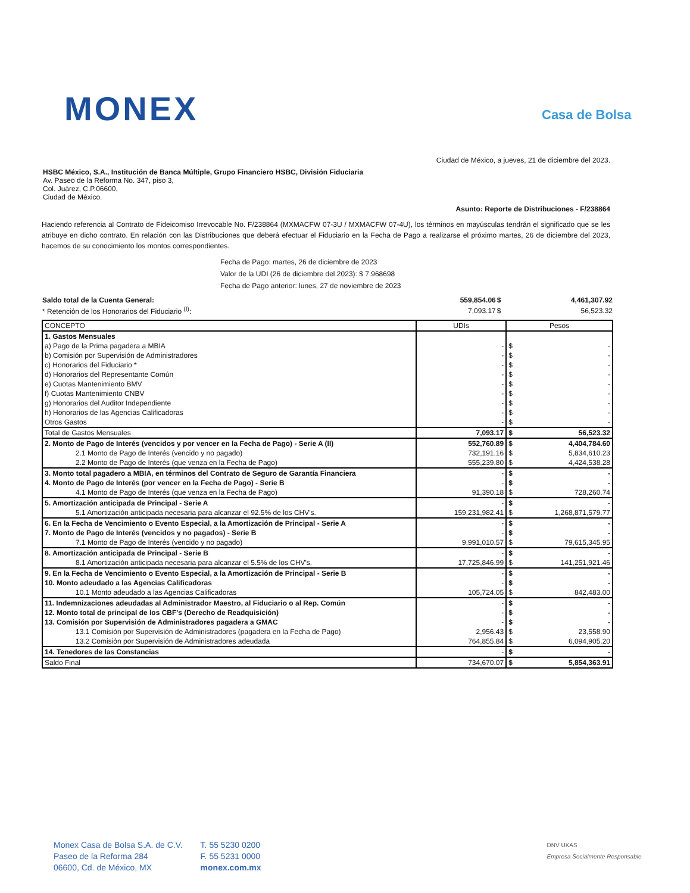MONEX Casa de Bolsa
Ciudad de México, a jueves, 21 de diciembre del 2023.
HSBC México, S.A., Institución de Banca Múltiple, Grupo Financiero HSBC, División Fiduciaria
Av. Paseo de la Reforma No. 347, piso 3,
Col. Juárez, C.P.06600,
Ciudad de México.
Asunto: Reporte de Distribuciones - F/238864
Haciendo referencia al Contrato de Fideicomiso Irrevocable No. F/238864 (MXMACFW 07-3U / MXMACFW 07-4U), los términos en mayúsculas tendrán el significado que se les atribuye en dicho contrato. En relación con las Distribuciones que deberá efectuar el Fiduciario en la Fecha de Pago a realizarse el próximo martes, 26 de diciembre del 2023, hacemos de su conocimiento los montos correspondientes.
Fecha de Pago: martes, 26 de diciembre de 2023
Valor de la UDI (26 de diciembre del 2023): $ 7.968698
Fecha de Pago anterior: lunes, 27 de noviembre de 2023
| Saldo total de la Cuenta General: | 559,854.06 | $ | 4,461,307.92 |
| * Retención de los Honorarios del Fiduciario <sup>(I)</sup>: | 7,093.17 | $ | 56,523.32 |
| CONCEPTO | UDIs | Pesos |
| --- | --- | --- |
| 1. Gastos Mensuales | | |
| a) Pago de la Prima pagadera a MBIA | - | $ - |
| b) Comisión por Supervisión de Administradores | - | $ - |
| c) Honorarios del Fiduciario * | - | $ - |
| d) Honorarios del Representante Común | - | $ - |
| e) Cuotas Mantenimiento BMV | - | $ - |
| f) Cuotas Mantenimiento CNBV | - | $ - |
| g) Honorarios del Auditor Independiente | - | $ - |
| h) Honorarios de las Agencias Calificadoras | - | $ - |
| Otros Gastos | - | $ - |
| Total de Gastos Mensuales | 7,093.17 | $ 56,523.32 |
| 2. Monto de Pago de Interés (vencidos y por vencer en la Fecha de Pago) - Serie A (II) | 552,760.89 | $ 4,404,784.60 |
| 2.1 Monto de Pago de Interés (vencido y no pagado) | 732,191.16 | $ 5,834,610.23 |
| 2.2 Monto de Pago de Interés (que venza en la Fecha de Pago) | 555,239.80 | $ 4,424,538.28 |
| 3. Monto total pagadero a MBIA, en términos del Contrato de Seguro de Garantía Financiera | - | $ - |
| 4. Monto de Pago de Interés (por vencer en la Fecha de Pago) - Serie B | - | $ - |
| 4.1 Monto de Pago de Interés (que venza en la Fecha de Pago) | 91,390.18 | $ 728,260.74 |
| 5. Amortización anticipada de Principal - Serie A | - | $ - |
| 5.1 Amortización anticipada necesaria para alcanzar el 92.5% de los CHV's. | 159,231,982.41 | $ 1,268,871,579.77 |
| 6. En la Fecha de Vencimiento o Evento Especial, a la Amortización de Principal - Serie A | - | $ - |
| 7. Monto de Pago de Interés (vencidos y no pagados) - Serie B | - | $ - |
| 7.1 Monto de Pago de Interés (vencido y no pagado) | 9,991,010.57 | $ 79,615,345.95 |
| 8. Amortización anticipada de Principal - Serie B | - | $ - |
| 8.1 Amortización anticipada necesaria para alcanzar el 5.5% de los CHV's. | 17,725,846.99 | $ 141,251,921.46 |
| 9. En la Fecha de Vencimiento o Evento Especial, a la Amortización de Principal - Serie B | - | $ - |
| 10. Monto adeudado a las Agencias Calificadoras | - | $ - |
| 10.1 Monto adeudado a las Agencias Calificadoras | 105,724.05 | $ 842,483.00 |
| 11. Indemnizaciones adeudadas al Administrador Maestro, al Fiduciario o al Rep. Común | - | $ - |
| 12. Monto total de principal de los CBF's (Derecho de Readquisición) | - | $ - |
| 13. Comisión por Supervisión de Administradores pagadera a GMAC | - | $ - |
| 13.1 Comisión por Supervisión de Administradores (pagadera en la Fecha de Pago) | 2,956.43 | $ 23,558.90 |
| 13.2 Comisión por Supervisión de Administradores adeudada | 764,855.84 | $ 6,094,905.20 |
| 14. Tenedores de las Constancias | - | $ - |
| Saldo Final | 734,670.07 | $ 5,854,363.91 |
Monex Casa de Bolsa S.A. de C.V.
Paseo de la Reforma 284
06600, Cd. de México, MX
T. 55 5230 0200
F. 55 5231 0000
monex.com.mx
DNV UKAS
Empresa Socialmente Responsable